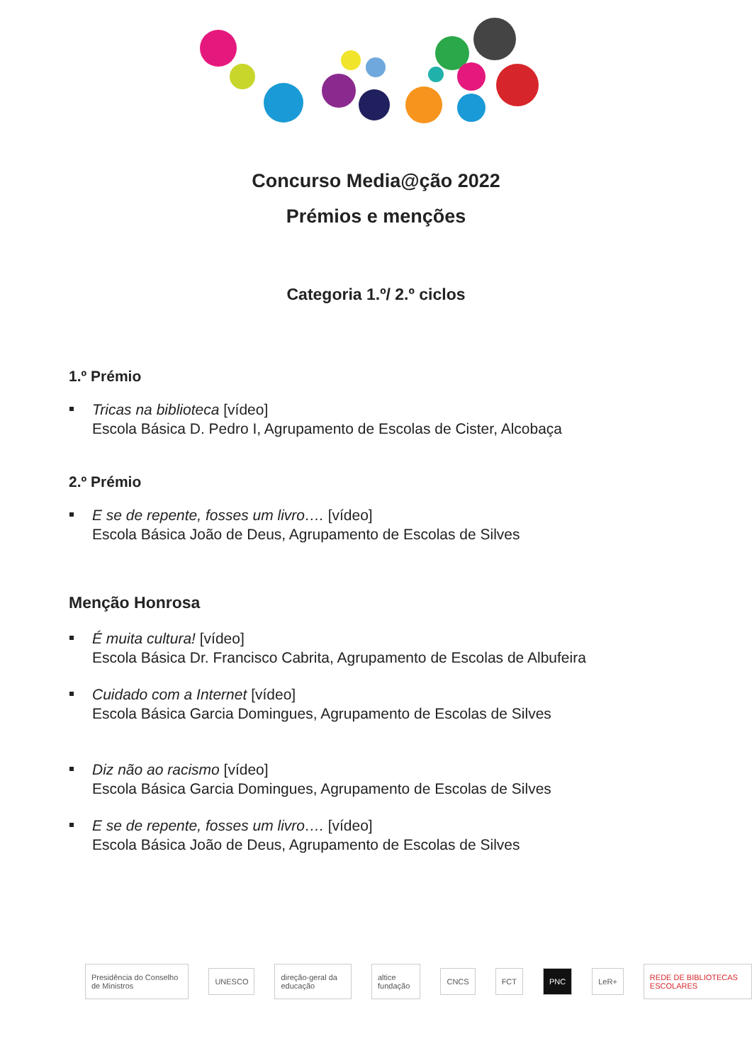Concurso Media@ção 2022
Prémios e menções
Categoria 1.º/ 2.º ciclos
1.º Prémio
Tricas na biblioteca [vídeo]
Escola Básica D. Pedro I, Agrupamento de Escolas de Cister, Alcobaça
2.º Prémio
E se de repente, fosses um livro…. [vídeo]
Escola Básica João de Deus, Agrupamento de Escolas de Silves
Menção Honrosa
É muita cultura! [vídeo]
Escola Básica Dr. Francisco Cabrita, Agrupamento de Escolas de Albufeira
Cuidado com a Internet [vídeo]
Escola Básica Garcia Domingues, Agrupamento de Escolas de Silves
Diz não ao racismo [vídeo]
Escola Básica Garcia Domingues, Agrupamento de Escolas de Silves
E se de repente, fosses um livro…. [vídeo]
Escola Básica João de Deus, Agrupamento de Escolas de Silves
Presidência do Conselho de Ministros UNESCO direção-geral da educação altice fundação CNCS FCT PNC LeR+ REDE DE BIBLIOTECAS ESCOLARES